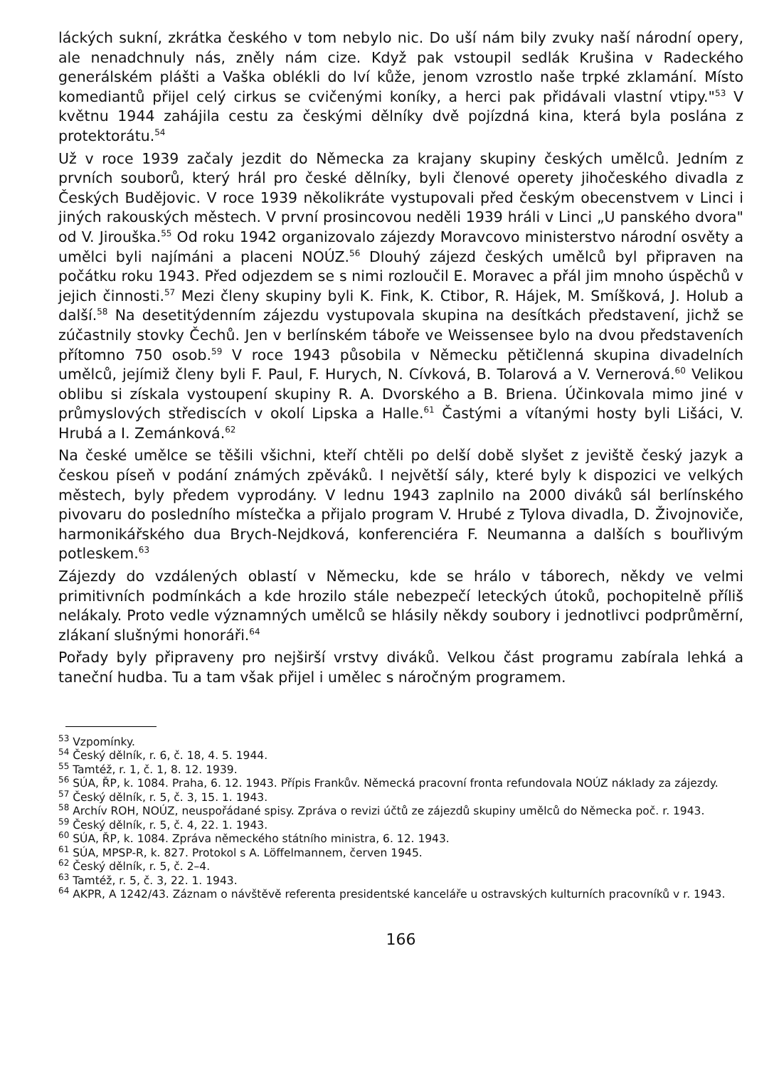láckých sukní, zkrátka českého v tom nebylo nic. Do uší nám bily zvuky naší národní opery, ale nenadchnuly nás, zněly nám cize. Když pak vstoupil sedlák Krušina v Radeckého generálském plášti a Vaška oblékli do lví kůže, jenom vzrostlo naše trpké zklamání. Místo komediantů přijel celý cirkus se cvičenými koníky, a herci pak přidávali vlastní vtipy."<sup>53</sup> V květnu 1944 zahájila cestu za českými dělníky dvě pojízdná kina, která byla poslána z protektorátu.<sup>54</sup>
Už v roce 1939 začaly jezdit do Německa za krajany skupiny českých umělců. Jedním z prvních souborů, který hrál pro české dělníky, byli členové operety jihočeského divadla z Českých Budějovic. V roce 1939 několikráte vystupovali před českým obecenstvem v Linci i jiných rakouských městech. V první prosincovou neděli 1939 hráli v Linci „U panského dvora" od V. Jirouška.<sup>55</sup> Od roku 1942 organizovalo zájezdy Moravcovo ministerstvo národní osvěty a umělci byli najímáni a placeni NOÚZ.<sup>56</sup> Dlouhý zájezd českých umělců byl připraven na počátku roku 1943. Před odjezdem se s nimi rozloučil E. Moravec a přál jim mnoho úspěchů v jejich činnosti.<sup>57</sup> Mezi členy skupiny byli K. Fink, K. Ctibor, R. Hájek, M. Smíšková, J. Holub a další.<sup>58</sup> Na desetitýdenním zájezdu vystupovala skupina na desítkách představení, jichž se zúčastnily stovky Čechů. Jen v berlínském táboře ve Weissensee bylo na dvou představeních přítomno 750 osob.<sup>59</sup> V roce 1943 působila v Německu pětičlenná skupina divadelních umělců, jejímiž členy byli F. Paul, F. Hurych, N. Cívková, B. Tolarová a V. Vernerová.<sup>60</sup> Velikou oblibu si získala vystoupení skupiny R. A. Dvorského a B. Briena. Účinkovala mimo jiné v průmyslových střediscích v okolí Lipska a Halle.<sup>61</sup> Častými a vítanými hosty byli Lišáci, V. Hrubá a I. Zemánková.<sup>62</sup>
Na české umělce se těšili všichni, kteří chtěli po delší době slyšet z jeviště český jazyk a českou píseň v podání známých zpěváků. I největší sály, které byly k dispozici ve velkých městech, byly předem vyprodány. V lednu 1943 zaplnilo na 2000 diváků sál berlínského pivovaru do posledního místečka a přijalo program V. Hrubé z Tylova divadla, D. Živojnoviče, harmonikářského dua Brych-Nejdková, konferenciéra F. Neumanna a dalších s bouřlivým potleskem.<sup>63</sup>
Zájezdy do vzdálených oblastí v Německu, kde se hrálo v táborech, někdy ve velmi primitivních podmínkách a kde hrozilo stále nebezpečí leteckých útoků, pochopitelně příliš nelákaly. Proto vedle významných umělců se hlásily někdy soubory i jednotlivci podprůměrní, zlákaní slušnými honoráři.<sup>64</sup>
Pořady byly připraveny pro nejširší vrstvy diváků. Velkou část programu zabírala lehká a taneční hudba. Tu a tam však přijel i umělec s náročným programem.
<sup>53</sup> Vzpomínky.
<sup>54</sup> Český dělník, r. 6, č. 18, 4. 5. 1944.
<sup>55</sup> Tamtéž, r. 1, č. 1, 8. 12. 1939.
<sup>56</sup> SÚA, ŘP, k. 1084. Praha, 6. 12. 1943. Přípis Frankův. Německá pracovní fronta refundovala NOÚZ náklady za zájezdy.
<sup>57</sup> Český dělník, r. 5, č. 3, 15. 1. 1943.
<sup>58</sup> Archív ROH, NOÚZ, neuspořádané spisy. Zpráva o revizi účtů ze zájezdů skupiny umělců do Německa poč. r. 1943.
<sup>59</sup> Český dělník, r. 5, č. 4, 22. 1. 1943.
<sup>60</sup> SÚA, ŘP, k. 1084. Zpráva německého státního ministra, 6. 12. 1943.
<sup>61</sup> SÚA, MPSP-R, k. 827. Protokol s A. Löffelmannem, červen 1945.
<sup>62</sup> Český dělník, r. 5, č. 2–4.
<sup>63</sup> Tamtéž, r. 5, č. 3, 22. 1. 1943.
<sup>64</sup> AKPR, A 1242/43. Záznam o návštěvě referenta presidentské kanceláře u ostravských kulturních pracovníků v r. 1943.
166